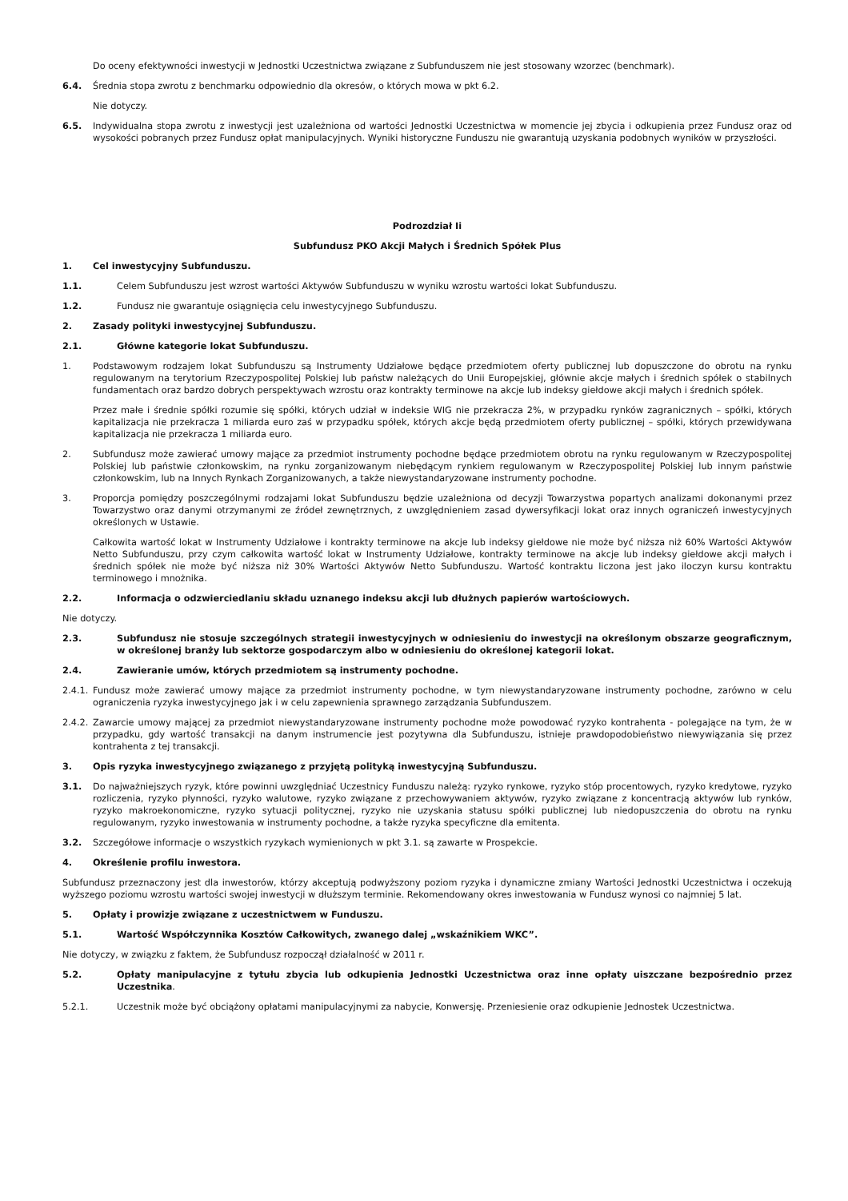Do oceny efektywności inwestycji w Jednostki Uczestnictwa związane z Subfunduszem nie jest stosowany wzorzec (benchmark).
6.4. Średnia stopa zwrotu z benchmarku odpowiednio dla okresów, o których mowa w pkt 6.2.
Nie dotyczy.
6.5. Indywidualna stopa zwrotu z inwestycji jest uzależniona od wartości Jednostki Uczestnictwa w momencie jej zbycia i odkupienia przez Fundusz oraz od wysokości pobranych przez Fundusz opłat manipulacyjnych. Wyniki historyczne Funduszu nie gwarantują uzyskania podobnych wyników w przyszłości.
Podrozdział Ii
Subfundusz PKO Akcji Małych i Średnich Spółek Plus
1. Cel inwestycyjny Subfunduszu.
1.1. Celem Subfunduszu jest wzrost wartości Aktywów Subfunduszu w wyniku wzrostu wartości lokat Subfunduszu.
1.2. Fundusz nie gwarantuje osiągnięcia celu inwestycyjnego Subfunduszu.
2. Zasady polityki inwestycyjnej Subfunduszu.
2.1. Główne kategorie lokat Subfunduszu.
1. Podstawowym rodzajem lokat Subfunduszu są Instrumenty Udziałowe będące przedmiotem oferty publicznej lub dopuszczone do obrotu na rynku regulowanym na terytorium Rzeczypospolitej Polskiej lub państw należących do Unii Europejskiej, głównie akcje małych i średnich spółek o stabilnych fundamentach oraz bardzo dobrych perspektywach wzrostu oraz kontrakty terminowe na akcje lub indeksy giełdowe akcji małych i średnich spółek.
Przez małe i średnie spółki rozumie się spółki, których udział w indeksie WIG nie przekracza 2%, w przypadku rynków zagranicznych – spółki, których kapitalizacja nie przekracza 1 miliarda euro zaś w przypadku spółek, których akcje będą przedmiotem oferty publicznej – spółki, których przewidywana kapitalizacja nie przekracza 1 miliarda euro.
2. Subfundusz może zawierać umowy mające za przedmiot instrumenty pochodne będące przedmiotem obrotu na rynku regulowanym w Rzeczypospolitej Polskiej lub państwie członkowskim, na rynku zorganizowanym niebędącym rynkiem regulowanym w Rzeczypospolitej Polskiej lub innym państwie członkowskim, lub na Innych Rynkach Zorganizowanych, a także niewystandaryzowane instrumenty pochodne.
3. Proporcja pomiędzy poszczególnymi rodzajami lokat Subfunduszu będzie uzależniona od decyzji Towarzystwa popartych analizami dokonanymi przez Towarzystwo oraz danymi otrzymanymi ze źródeł zewnętrznych, z uwzględnieniem zasad dywersyfikacji lokat oraz innych ograniczeń inwestycyjnych określonych w Ustawie.
Całkowita wartość lokat w Instrumenty Udziałowe i kontrakty terminowe na akcje lub indeksy giełdowe nie może być niższa niż 60% Wartości Aktywów Netto Subfunduszu, przy czym całkowita wartość lokat w Instrumenty Udziałowe, kontrakty terminowe na akcje lub indeksy giełdowe akcji małych i średnich spółek nie może być niższa niż 30% Wartości Aktywów Netto Subfunduszu. Wartość kontraktu liczona jest jako iloczyn kursu kontraktu terminowego i mnożnika.
2.2. Informacja o odzwierciedlaniu składu uznanego indeksu akcji lub dłużnych papierów wartościowych.
Nie dotyczy.
2.3. Subfundusz nie stosuje szczególnych strategii inwestycyjnych w odniesieniu do inwestycji na określonym obszarze geograficznym, w określonej branży lub sektorze gospodarczym albo w odniesieniu do określonej kategorii lokat.
2.4. Zawieranie umów, których przedmiotem są instrumenty pochodne.
2.4.1. Fundusz może zawierać umowy mające za przedmiot instrumenty pochodne, w tym niewystandaryzowane instrumenty pochodne, zarówno w celu ograniczenia ryzyka inwestycyjnego jak i w celu zapewnienia sprawnego zarządzania Subfunduszem.
2.4.2. Zawarcie umowy mającej za przedmiot niewystandaryzowane instrumenty pochodne może powodować ryzyko kontrahenta - polegające na tym, że w przypadku, gdy wartość transakcji na danym instrumencie jest pozytywna dla Subfunduszu, istnieje prawdopodobieństwo niewywiązania się przez kontrahenta z tej transakcji.
3. Opis ryzyka inwestycyjnego związanego z przyjętą polityką inwestycyjną Subfunduszu.
3.1. Do najważniejszych ryzyk, które powinni uwzględniać Uczestnicy Funduszu należą: ryzyko rynkowe, ryzyko stóp procentowych, ryzyko kredytowe, ryzyko rozliczenia, ryzyko płynności, ryzyko walutowe, ryzyko związane z przechowywaniem aktywów, ryzyko związane z koncentracją aktywów lub rynków, ryzyko makroekonomiczne, ryzyko sytuacji politycznej, ryzyko nie uzyskania statusu spółki publicznej lub niedopuszczenia do obrotu na rynku regulowanym, ryzyko inwestowania w instrumenty pochodne, a także ryzyka specyficzne dla emitenta.
3.2. Szczegółowe informacje o wszystkich ryzykach wymienionych w pkt 3.1. są zawarte w Prospekcie.
4. Określenie profilu inwestora.
Subfundusz przeznaczony jest dla inwestorów, którzy akceptują podwyższony poziom ryzyka i dynamiczne zmiany Wartości Jednostki Uczestnictwa i oczekują wyższego poziomu wzrostu wartości swojej inwestycji w dłuższym terminie. Rekomendowany okres inwestowania w Fundusz wynosi co najmniej 5 lat.
5. Opłaty i prowizje związane z uczestnictwem w Funduszu.
5.1. Wartość Współczynnika Kosztów Całkowitych, zwanego dalej „wskaźnikiem WKC”.
Nie dotyczy, w związku z faktem, że Subfundusz rozpoczął działalność w 2011 r.
5.2. Opłaty manipulacyjne z tytułu zbycia lub odkupienia Jednostki Uczestnictwa oraz inne opłaty uiszczane bezpośrednio przez Uczestnika.
5.2.1. Uczestnik może być obciążony opłatami manipulacyjnymi za nabycie, Konwersję. Przeniesienie oraz odkupienie Jednostek Uczestnictwa.